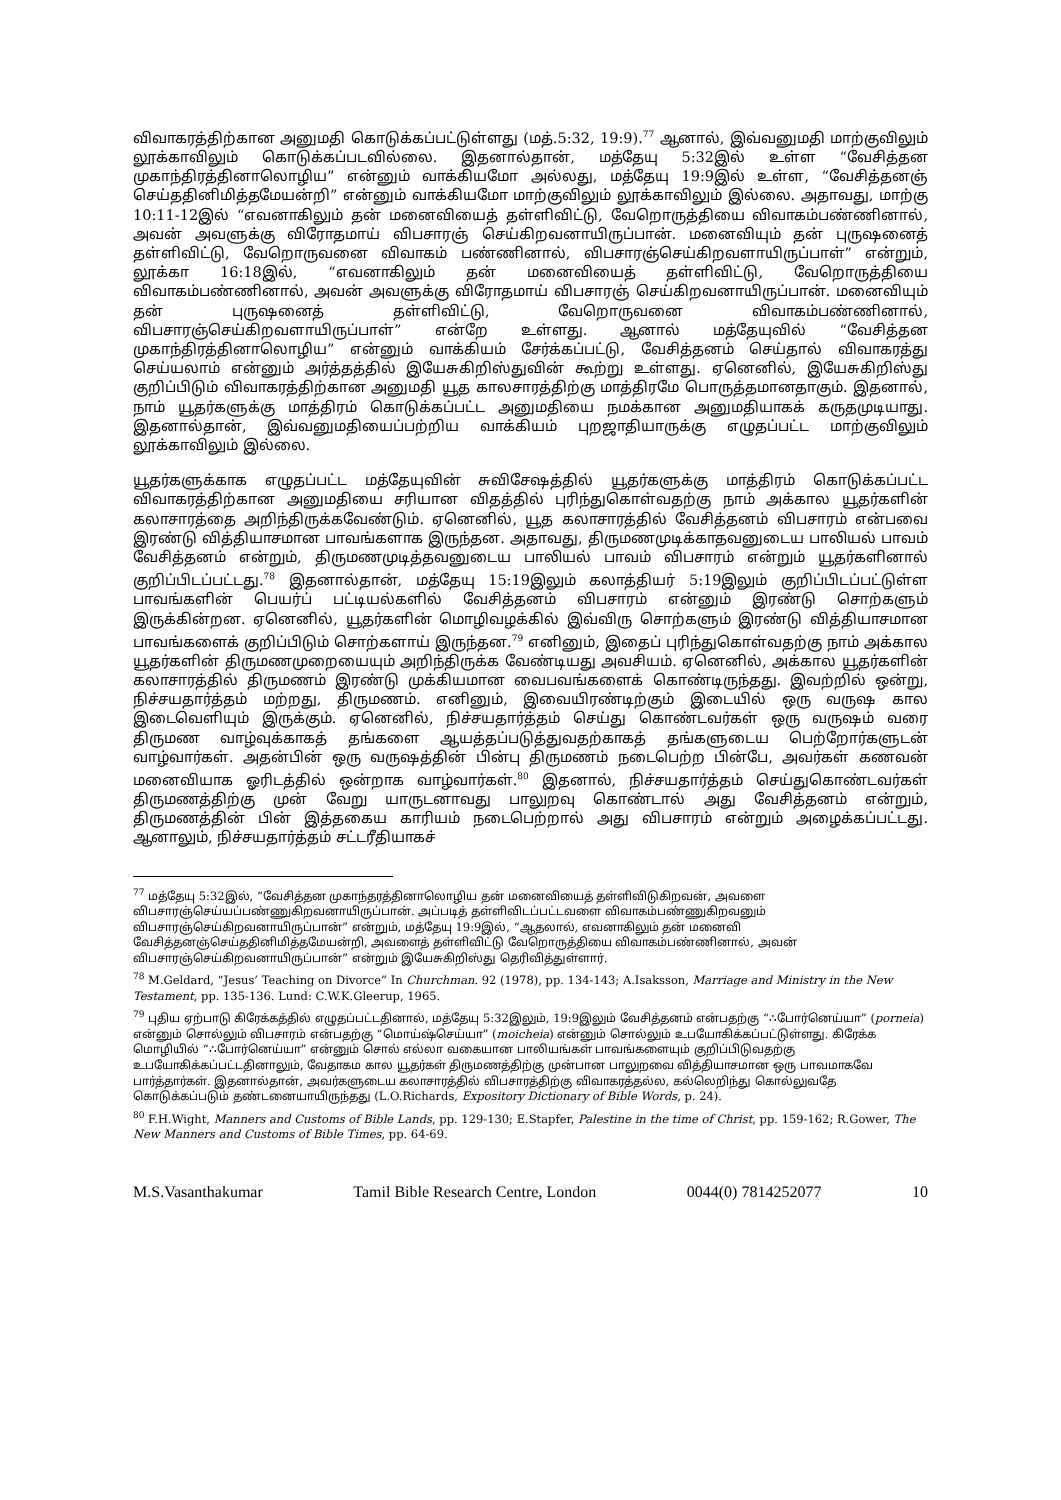விவாகரத்திற்கான அனுமதி கொடுக்கப்பட்டுள்ளது (மத்.5:32, 19:9).<sup>77</sup> ஆனால், இவ்வனுமதி மாற்குவிலும் லூக்காவிலும் கொடுக்கப்படவில்லை. இதனால்தான், மத்தேயு 5:32இல் உள்ள “வேசித்தன முகாந்திரத்தினாலொழிய” என்னும் வாக்கியமோ அல்லது, மத்தேயு 19:9இல் உள்ள, “வேசித்தனஞ் செய்ததினிமித்தமேயன்றி” என்னும் வாக்கியமோ மாற்குவிலும் லூக்காவிலும் இல்லை. அதாவது, மாற்கு 10:11-12இல் “எவனாகிலும் தன் மனைவியைத் தள்ளிவிட்டு, வேறொருத்தியை விவாகம்பண்ணினால், அவன் அவளுக்கு விரோதமாய் விபசாரஞ் செய்கிறவனாயிருப்பான். மனைவியும் தன் புருஷனைத் தள்ளிவிட்டு, வேறொருவனை விவாகம் பண்ணினால், விபசாரஞ்செய்கிறவளாயிருப்பாள்” என்றும், லூக்கா 16:18இல், “எவனாகிலும் தன் மனைவியைத் தள்ளிவிட்டு, வேறொருத்தியை விவாகம்பண்ணினால், அவன் அவளுக்கு விரோதமாய் விபசாரஞ் செய்கிறவனாயிருப்பான். மனைவியும் தன் புருஷனைத் தள்ளிவிட்டு, வேறொருவனை விவாகம்பண்ணினால், விபசாரஞ்செய்கிறவளாயிருப்பாள்” என்றே உள்ளது. ஆனால் மத்தேயுவில் “வேசித்தன முகாந்திரத்தினாலொழிய” என்னும் வாக்கியம் சேர்க்கப்பட்டு, வேசித்தனம் செய்தால் விவாகரத்து செய்யலாம் என்னும் அர்த்தத்தில் இயேசுகிறிஸ்துவின் கூற்று உள்ளது. ஏனெனில், இயேசுகிறிஸ்து குறிப்பிடும் விவாகரத்திற்கான அனுமதி யூத காலசாரத்திற்கு மாத்திரமே பொருத்தமானதாகும். இதனால், நாம் யூதர்களுக்கு மாத்திரம் கொடுக்கப்பட்ட அனுமதியை நமக்கான அனுமதியாகக் கருதமுடியாது. இதனால்தான், இவ்வனுமதியைப்பற்றிய வாக்கியம் புறஜாதியாருக்கு எழுதப்பட்ட மாற்குவிலும் லூக்காவிலும் இல்லை.
யூதர்களுக்காக எழுதப்பட்ட மத்தேயுவின் சுவிசேஷத்தில் யூதர்களுக்கு மாத்திரம் கொடுக்கப்பட்ட விவாகரத்திற்கான அனுமதியை சரியான விதத்தில் புரிந்துகொள்வதற்கு நாம் அக்கால யூதர்களின் கலாசாரத்தை அறிந்திருக்கவேண்டும். ஏனெனில், யூத கலாசாரத்தில் வேசித்தனம் விபசாரம் என்பவை இரண்டு வித்தியாசமான பாவங்களாக இருந்தன. அதாவது, திருமணமுடிக்காதவனுடைய பாலியல் பாவம் வேசித்தனம் என்றும், திருமணமுடித்தவனுடைய பாலியல் பாவம் விபசாரம் என்றும் யூதர்களினால் குறிப்பிடப்பட்டது.<sup>78</sup> இதனால்தான், மத்தேயு 15:19இலும் கலாத்தியர் 5:19இலும் குறிப்பிடப்பட்டுள்ள பாவங்களின் பெயர்ப் பட்டியல்களில் வேசித்தனம் விபசாரம் என்னும் இரண்டு சொற்களும் இருக்கின்றன. ஏனெனில், யூதர்களின் மொழிவழக்கில் இவ்விரு சொற்களும் இரண்டு வித்தியாசமான பாவங்களைக் குறிப்பிடும் சொற்களாய் இருந்தன.<sup>79</sup> எனினும், இதைப் புரிந்துகொள்வதற்கு நாம் அக்கால யூதர்களின் திருமணமுறையையும் அறிந்திருக்க வேண்டியது அவசியம். ஏனெனில், அக்கால யூதர்களின் கலாசாரத்தில் திருமணம் இரண்டு முக்கியமான வைபவங்களைக் கொண்டிருந்தது. இவற்றில் ஒன்று, நிச்சயதார்த்தம் மற்றது, திருமணம். எனினும், இவையிரண்டிற்கும் இடையில் ஒரு வருஷ கால இடைவெளியும் இருக்கும். ஏனெனில், நிச்சயதார்த்தம் செய்து கொண்டவர்கள் ஒரு வருஷம் வரை திருமண வாழ்வுக்காகத் தங்களை ஆயத்தப்படுத்துவதற்காகத் தங்களுடைய பெற்றோர்களுடன் வாழ்வார்கள். அதன்பின் ஒரு வருஷத்தின் பின்பு திருமணம் நடைபெற்ற பின்பே, அவர்கள் கணவன் மனைவியாக ஓரிடத்தில் ஒன்றாக வாழ்வார்கள்.<sup>80</sup> இதனால், நிச்சயதார்த்தம் செய்துகொண்டவர்கள் திருமணத்திற்கு முன் வேறு யாருடனாவது பாலுறவு கொண்டால் அது வேசித்தனம் என்றும், திருமணத்தின் பின் இத்தகைய காரியம் நடைபெற்றால் அது விபசாரம் என்றும் அழைக்கப்பட்டது. ஆனாலும், நிச்சயதார்த்தம் சட்டரீதியாகச்
<sup>77</sup> மத்தேயு 5:32இல், “வேசித்தன முகாந்தரத்தினாலொழிய தன் மனைவியைத் தள்ளிவிடுகிறவன், அவளை விபசாரஞ்செய்யப்பண்ணுகிறவனாயிருப்பான். அப்படித் தள்ளிவிடப்பட்டவளை விவாகம்பண்ணுகிறவனும் விபசாரஞ்செய்கிறவனாயிருப்பான்” என்றும், மத்தேயு 19:9இல், “ஆதலால், எவனாகிலும் தன் மனைவி வேசித்தனஞ்செய்ததினிமித்தமேயன்றி, அவளைத் தள்ளிவிட்டு வேறொருத்தியை விவாகம்பண்ணினால், அவன் விபசாரஞ்செய்கிறவனாயிருப்பான்” என்றும் இயேசுகிறிஸ்து தெரிவித்துள்ளார்.
<sup>78</sup> M.Geldard, “Jesus’ Teaching on Divorce” In Churchman. 92 (1978), pp. 134-143; A.Isaksson, Marriage and Ministry in the New Testament, pp. 135-136. Lund: C.W.K.Gleerup, 1965.
<sup>79</sup> புதிய ஏற்பாடு கிரேக்கத்தில் எழுதப்பட்டதினால், மத்தேயு 5:32இலும், 19:9இலும் வேசித்தனம் என்பதற்கு “∴போர்னெய்யா” (porneia) என்னும் சொல்லும் விபசாரம் என்பதற்கு “மொய்ஷ்செய்யா” (moicheia) என்னும் சொல்லும் உபயோகிக்கப்பட்டுள்ளது. கிரேக்க மொழியில் “∴போர்னெய்யா” என்னும் சொல் எல்லா வகையான பாலியங்கள் பாவங்களையும் குறிப்பிடுவதற்கு உபயோகிக்கப்பட்டதினாலும், வேதாகம கால யூதர்கள் திருமணத்திற்கு முன்பான பாலுறவை வித்தியாசமான ஒரு பாவமாகவே பார்த்தார்கள். இதனால்தான், அவர்களுடைய கலாசாரத்தில் விபசாரத்திற்கு விவாகரத்தல்ல, கல்லெறிந்து கொல்லுவதே கொடுக்கப்படும் தண்டனையாயிருந்தது (L.O.Richards, Expository Dictionary of Bible Words, p. 24).
<sup>80</sup> F.H.Wight, Manners and Customs of Bible Lands, pp. 129-130; E.Stapfer, Palestine in the time of Christ, pp. 159-162; R.Gower, The New Manners and Customs of Bible Times, pp. 64-69.
M.S.Vasanthakumar Tamil Bible Research Centre, London 0044(0) 7814252077 10